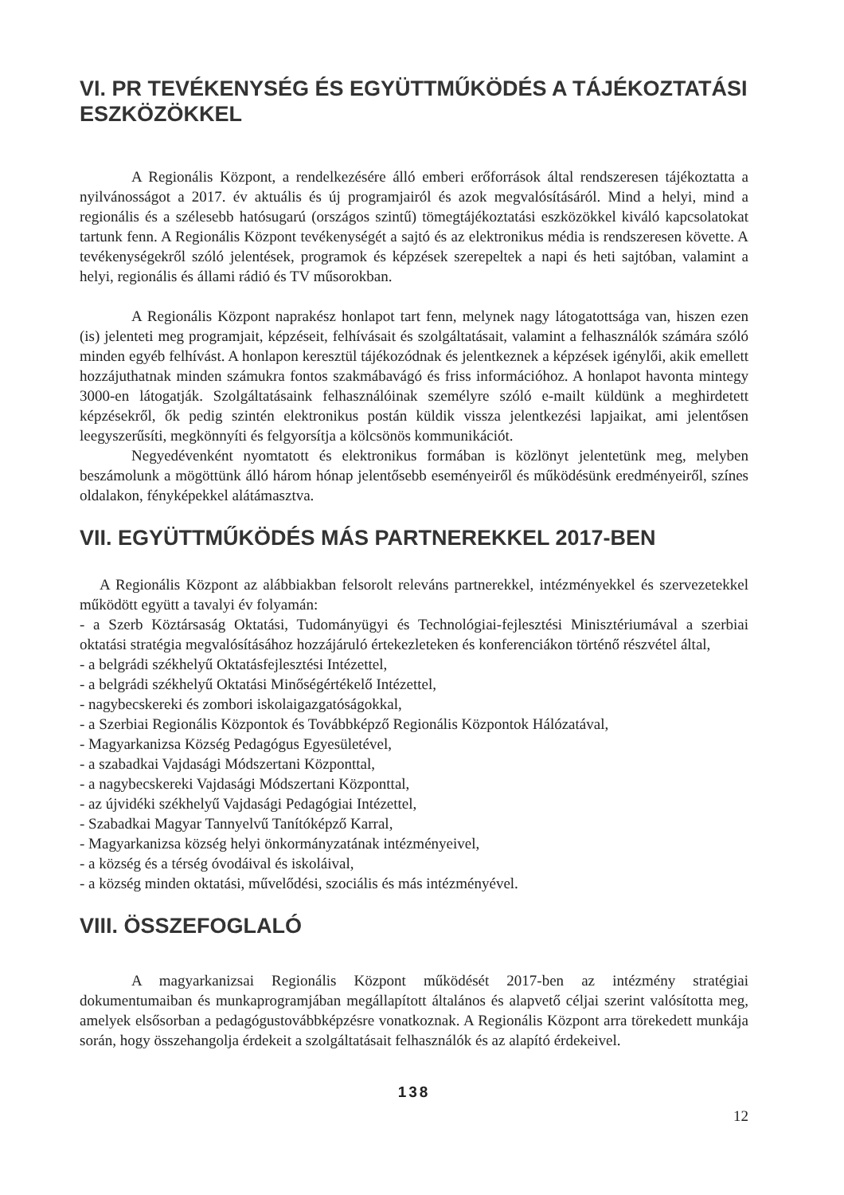VI. PR TEVÉKENYSÉG ÉS EGYÜTTMŰKÖDÉS A TÁJÉKOZTATÁSI ESZKÖZÖKKEL
A Regionális Központ, a rendelkezésére álló emberi erőforrások által rendszeresen tájékoztatta a nyilvánosságot a 2017. év aktuális és új programjairól és azok megvalósításáról. Mind a helyi, mind a regionális és a szélesebb hatósugarú (országos szintű) tömegtájékoztatási eszközökkel kiváló kapcsolatokat tartunk fenn. A Regionális Központ tevékenységét a sajtó és az elektronikus média is rendszeresen követte. A tevékenységekről szóló jelentések, programok és képzések szerepeltek a napi és heti sajtóban, valamint a helyi, regionális és állami rádió és TV műsorokban.
A Regionális Központ naprakész honlapot tart fenn, melynek nagy látogatottsága van, hiszen ezen (is) jelenteti meg programjait, képzéseit, felhívásait és szolgáltatásait, valamint a felhasználók számára szóló minden egyéb felhívást. A honlapon keresztül tájékozódnak és jelentkeznek a képzések igénylői, akik emellett hozzájuthatnak minden számukra fontos szakmábavágó és friss információhoz. A honlapot havonta mintegy 3000-en látogatják. Szolgáltatásaink felhasználóinak személyre szóló e-mailt küldünk a meghirdetett képzésekről, ők pedig szintén elektronikus postán küldik vissza jelentkezési lapjaikat, ami jelentősen leegyszerűsíti, megkönnyíti és felgyorsítja a kölcsönös kommunikációt.
Negyedévenként nyomtatott és elektronikus formában is közlönyt jelentetünk meg, melyben beszámolunk a mögöttünk álló három hónap jelentősebb eseményeiről és működésünk eredményeiről, színes oldalakon, fényképekkel alátámasztva.
VII. EGYÜTTMŰKÖDÉS MÁS PARTNEREKKEL 2017-BEN
A Regionális Központ az alábbiakban felsorolt releváns partnerekkel, intézményekkel és szervezetekkel működött együtt a tavalyi év folyamán:
- a Szerb Köztársaság Oktatási, Tudományügyi és Technológiai-fejlesztési Minisztériumával a szerbiai oktatási stratégia megvalósításához hozzájáruló értekezleteken és konferenciákon történő részvétel által,
- a belgrádi székhelyű Oktatásfejlesztési Intézettel,
- a belgrádi székhelyű Oktatási Minőségértékelő Intézettel,
- nagybecskereki és zombori iskolaigazgatóságokkal,
- a Szerbiai Regionális Központok és Továbbképző Regionális Központok Hálózatával,
- Magyarkanizsa Község Pedagógus Egyesületével,
- a szabadkai Vajdasági Módszertani Központtal,
- a nagybecskereki Vajdasági Módszertani Központtal,
- az újvidéki székhelyű Vajdasági Pedagógiai Intézettel,
- Szabadkai Magyar Tannyelvű Tanítóképző Karral,
- Magyarkanizsa község helyi önkormányzatának intézményeivel,
- a község és a térség óvodáival és iskoláival,
- a község minden oktatási, művelődési, szociális és más intézményével.
VIII. ÖSSZEFOGLALÓ
A magyarkanizsai Regionális Központ működését 2017-ben az intézmény stratégiai dokumentumaiban és munkaprogramjában megállapított általános és alapvető céljai szerint valósította meg, amelyek elsősorban a pedagógustovábbképzésre vonatkoznak. A Regionális Központ arra törekedett munkája során, hogy összehangolja érdekeit a szolgáltatásait felhasználók és az alapító érdekeivel.
138
12